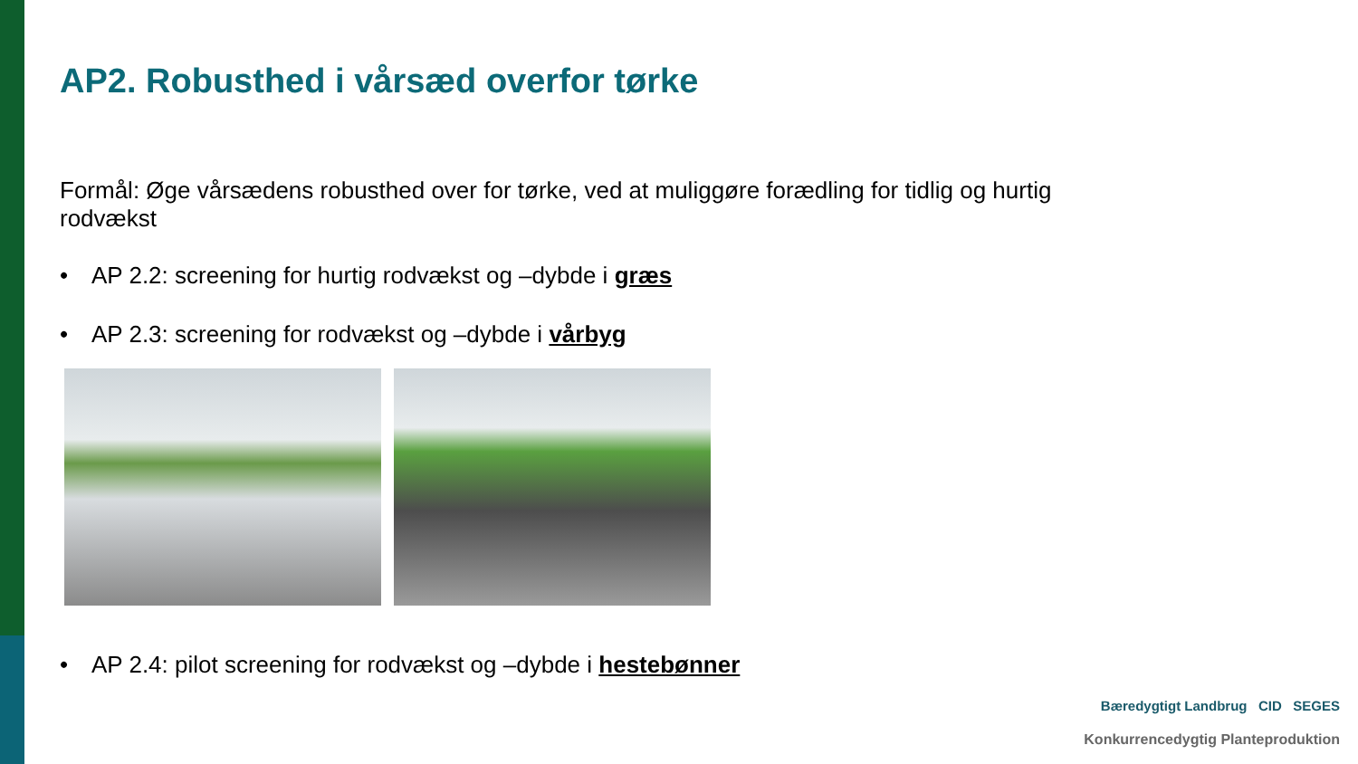AP2. Robusthed i vårsæd overfor tørke
Formål: Øge vårsædens robusthed over for tørke, ved at muliggøre forædling for tidlig og hurtig rodvækst
• AP 2.2: screening for hurtig rodvækst og –dybde i græs
• AP 2.3: screening for rodvækst og –dybde i vårbyg
• AP 2.4: pilot screening for rodvækst og –dybde i hestebønner
Bæredygtigt Landbrug CID SEGES
Konkurrencedygtig Planteproduktion